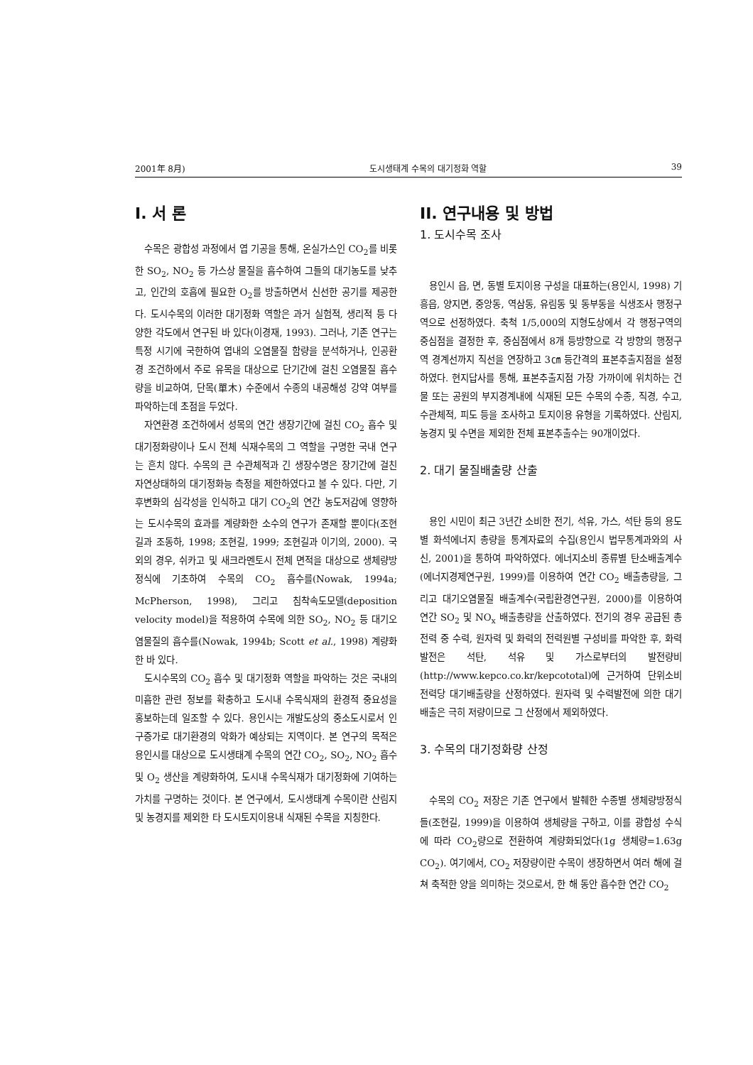2001年 8月) 도시생태계 수목의 대기정화 역할 39
I. 서 론
수목은 광합성 과정에서 엽 기공을 통해, 온실가스인 CO<sub>2</sub>를 비롯한 SO<sub>2</sub>, NO<sub>2</sub> 등 가스상 물질을 흡수하여 그들의 대기농도를 낮추고, 인간의 호흡에 필요한 O<sub>2</sub>를 방출하면서 신선한 공기를 제공한다. 도시수목의 이러한 대기정화 역할은 과거 실험적, 생리적 등 다양한 각도에서 연구된 바 있다(이경재, 1993). 그러나, 기존 연구는 특정 시기에 국한하여 엽내의 오염물질 함량을 분석하거나, 인공환경 조건하에서 주로 유목을 대상으로 단기간에 걸친 오염물질 흡수량을 비교하여, 단목(單木) 수준에서 수종의 내공해성 강약 여부를 파악하는데 초점을 두었다.
자연환경 조건하에서 성목의 연간 생장기간에 걸친 CO<sub>2</sub> 흡수 및 대기정화량이나 도시 전체 식재수목의 그 역할을 구명한 국내 연구는 흔치 않다. 수목의 큰 수관체적과 긴 생장수명은 장기간에 걸친 자연상태하의 대기정화능 측정을 제한하였다고 볼 수 있다. 다만, 기후변화의 심각성을 인식하고 대기 CO<sub>2</sub>의 연간 농도저감에 영향하는 도시수목의 효과를 계량화한 소수의 연구가 존재할 뿐이다(조현길과 조동하, 1998; 조현길, 1999; 조현길과 이기의, 2000). 국외의 경우, 쉬카고 및 새크라멘토시 전체 면적을 대상으로 생체량방정식에 기초하여 수목의 CO<sub>2</sub> 흡수를(Nowak, 1994a; McPherson, 1998), 그리고 침착속도모델(deposition velocity model)을 적용하여 수목에 의한 SO<sub>2</sub>, NO<sub>2</sub> 등 대기오염물질의 흡수를(Nowak, 1994b; Scott et al., 1998) 계량화한 바 있다.
도시수목의 CO<sub>2</sub> 흡수 및 대기정화 역할을 파악하는 것은 국내의 미흡한 관련 정보를 확충하고 도시내 수목식재의 환경적 중요성을 홍보하는데 일조할 수 있다. 용인시는 개발도상의 중소도시로서 인구증가로 대기환경의 악화가 예상되는 지역이다. 본 연구의 목적은 용인시를 대상으로 도시생태계 수목의 연간 CO<sub>2</sub>, SO<sub>2</sub>, NO<sub>2</sub> 흡수 및 O<sub>2</sub> 생산을 계량화하여, 도시내 수목식재가 대기정화에 기여하는 가치를 구명하는 것이다. 본 연구에서, 도시생태계 수목이란 산림지 및 농경지를 제외한 타 도시토지이용내 식재된 수목을 지칭한다.
II. 연구내용 및 방법
1. 도시수목 조사
용인시 읍, 면, 동별 토지이용 구성을 대표하는(용인시, 1998) 기흥읍, 양지면, 중앙동, 역삼동, 유림동 및 동부동을 식생조사 행정구역으로 선정하였다. 축척 1/5,000의 지형도상에서 각 행정구역의 중심점을 결정한 후, 중심점에서 8개 등방향으로 각 방향의 행정구역 경계선까지 직선을 연장하고 3㎝ 등간격의 표본추출지점을 설정하였다. 현지답사를 통해, 표본추출지점 가장 가까이에 위치하는 건물 또는 공원의 부지경계내에 식재된 모든 수목의 수종, 직경, 수고, 수관체적, 피도 등을 조사하고 토지이용 유형을 기록하였다. 산림지, 농경지 및 수면을 제외한 전체 표본추출수는 90개이었다.
2. 대기 물질배출량 산출
용인 시민이 최근 3년간 소비한 전기, 석유, 가스, 석탄 등의 용도별 화석에너지 총량을 통계자료의 수집(용인시 법무통계과와의 사신, 2001)을 통하여 파악하였다. 에너지소비 종류별 탄소배출계수(에너지경제연구원, 1999)를 이용하여 연간 CO<sub>2</sub> 배출총량을, 그리고 대기오염물질 배출계수(국립환경연구원, 2000)를 이용하여 연간 SO<sub>2</sub> 및 NO<sub>x</sub> 배출총량을 산출하였다. 전기의 경우 공급된 총전력 중 수력, 원자력 및 화력의 전력원별 구성비를 파악한 후, 화력발전은 석탄, 석유 및 가스로부터의 발전량비(http://www.kepco.co.kr/kepcototal)에 근거하여 단위소비전력당 대기배출량을 산정하였다. 원자력 및 수력발전에 의한 대기배출은 극히 저량이므로 그 산정에서 제외하였다.
3. 수목의 대기정화량 산정
수목의 CO<sub>2</sub> 저장은 기존 연구에서 발췌한 수종별 생체량방정식들(조현길, 1999)을 이용하여 생체량을 구하고, 이를 광합성 수식에 따라 CO<sub>2</sub>량으로 전환하여 계량화되었다(1g 생체량=1.63g CO<sub>2</sub>). 여기에서, CO<sub>2</sub> 저장량이란 수목이 생장하면서 여러 해에 걸쳐 축적한 양을 의미하는 것으로서, 한 해 동안 흡수한 연간 CO<sub>2</sub>